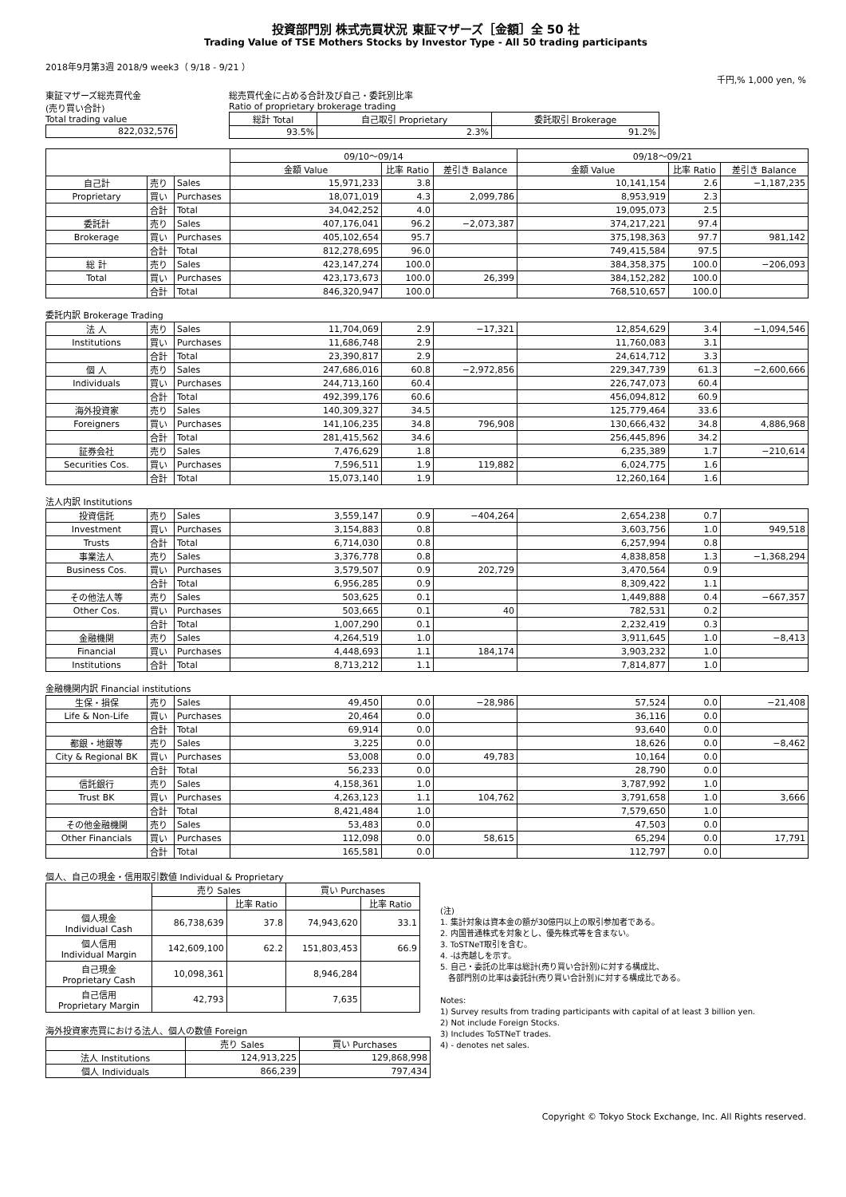投資部門別 株式売買状況 東証マザーズ［金額］全 50 社
Trading Value of TSE Mothers Stocks by Investor Type - All 50 trading participants
2018年9月第3週 2018/9 week3（ 9/18 - 9/21 ）
千円,% 1,000 yen, %
東証マザーズ総売買代金
(売り買い合計)
Total trading value
| 822,032,576 |
総売買代金に占める合計及び自己・委託別比率
Ratio of proprietary brokerage trading
| 総計 Total | 自己取引 Proprietary | 委託取引 Brokerage |
| 93.5% | 2.3% | 91.2% |
| | | | 09/10～09/14 | | | 09/18～09/21 | | |
| | | | 金額 Value | 比率 Ratio | 差引き Balance | 金額 Value | 比率 Ratio | 差引き Balance |
| 自己計 | 売り | Sales | 15,971,233 | 3.8 | | 10,141,154 | 2.6 | −1,187,235 |
| Proprietary | 買い | Purchases | 18,071,019 | 4.3 | 2,099,786 | 8,953,919 | 2.3 | |
| | 合計 | Total | 34,042,252 | 4.0 | | 19,095,073 | 2.5 | |
| 委託計 | 売り | Sales | 407,176,041 | 96.2 | −2,073,387 | 374,217,221 | 97.4 | |
| Brokerage | 買い | Purchases | 405,102,654 | 95.7 | | 375,198,363 | 97.7 | 981,142 |
| | 合計 | Total | 812,278,695 | 96.0 | | 749,415,584 | 97.5 | |
| 総 計 | 売り | Sales | 423,147,274 | 100.0 | | 384,358,375 | 100.0 | −206,093 |
| Total | 買い | Purchases | 423,173,673 | 100.0 | 26,399 | 384,152,282 | 100.0 | |
| | 合計 | Total | 846,320,947 | 100.0 | | 768,510,657 | 100.0 | |
委託内訳 Brokerage Trading
| 法 人 | 売り | Sales | 11,704,069 | 2.9 | −17,321 | 12,854,629 | 3.4 | −1,094,546 |
| Institutions | 買い | Purchases | 11,686,748 | 2.9 | | 11,760,083 | 3.1 | |
| | 合計 | Total | 23,390,817 | 2.9 | | 24,614,712 | 3.3 | |
| 個 人 | 売り | Sales | 247,686,016 | 60.8 | −2,972,856 | 229,347,739 | 61.3 | −2,600,666 |
| Individuals | 買い | Purchases | 244,713,160 | 60.4 | | 226,747,073 | 60.4 | |
| | 合計 | Total | 492,399,176 | 60.6 | | 456,094,812 | 60.9 | |
| 海外投資家 | 売り | Sales | 140,309,327 | 34.5 | | 125,779,464 | 33.6 | |
| Foreigners | 買い | Purchases | 141,106,235 | 34.8 | 796,908 | 130,666,432 | 34.8 | 4,886,968 |
| | 合計 | Total | 281,415,562 | 34.6 | | 256,445,896 | 34.2 | |
| 証券会社 | 売り | Sales | 7,476,629 | 1.8 | | 6,235,389 | 1.7 | −210,614 |
| Securities Cos. | 買い | Purchases | 7,596,511 | 1.9 | 119,882 | 6,024,775 | 1.6 | |
| | 合計 | Total | 15,073,140 | 1.9 | | 12,260,164 | 1.6 | |
法人内訳 Institutions
| 投資信託 | 売り | Sales | 3,559,147 | 0.9 | −404,264 | 2,654,238 | 0.7 | |
| Investment | 買い | Purchases | 3,154,883 | 0.8 | | 3,603,756 | 1.0 | 949,518 |
| Trusts | 合計 | Total | 6,714,030 | 0.8 | | 6,257,994 | 0.8 | |
| 事業法人 | 売り | Sales | 3,376,778 | 0.8 | | 4,838,858 | 1.3 | −1,368,294 |
| Business Cos. | 買い | Purchases | 3,579,507 | 0.9 | 202,729 | 3,470,564 | 0.9 | |
| | 合計 | Total | 6,956,285 | 0.9 | | 8,309,422 | 1.1 | |
| その他法人等 | 売り | Sales | 503,625 | 0.1 | | 1,449,888 | 0.4 | −667,357 |
| Other Cos. | 買い | Purchases | 503,665 | 0.1 | 40 | 782,531 | 0.2 | |
| | 合計 | Total | 1,007,290 | 0.1 | | 2,232,419 | 0.3 | |
| 金融機関 | 売り | Sales | 4,264,519 | 1.0 | | 3,911,645 | 1.0 | −8,413 |
| Financial | 買い | Purchases | 4,448,693 | 1.1 | 184,174 | 3,903,232 | 1.0 | |
| Institutions | 合計 | Total | 8,713,212 | 1.1 | | 7,814,877 | 1.0 | |
金融機関内訳 Financial institutions
| 生保・損保 | 売り | Sales | 49,450 | 0.0 | −28,986 | 57,524 | 0.0 | −21,408 |
| Life & Non-Life | 買い | Purchases | 20,464 | 0.0 | | 36,116 | 0.0 | |
| | 合計 | Total | 69,914 | 0.0 | | 93,640 | 0.0 | |
| 都銀・地銀等 | 売り | Sales | 3,225 | 0.0 | | 18,626 | 0.0 | −8,462 |
| City & Regional BK | 買い | Purchases | 53,008 | 0.0 | 49,783 | 10,164 | 0.0 | |
| | 合計 | Total | 56,233 | 0.0 | | 28,790 | 0.0 | |
| 信託銀行 | 売り | Sales | 4,158,361 | 1.0 | | 3,787,992 | 1.0 | |
| Trust BK | 買い | Purchases | 4,263,123 | 1.1 | 104,762 | 3,791,658 | 1.0 | 3,666 |
| | 合計 | Total | 8,421,484 | 1.0 | | 7,579,650 | 1.0 | |
| その他金融機関 | 売り | Sales | 53,483 | 0.0 | | 47,503 | 0.0 | |
| Other Financials | 買い | Purchases | 112,098 | 0.0 | 58,615 | 65,294 | 0.0 | 17,791 |
| | 合計 | Total | 165,581 | 0.0 | | 112,797 | 0.0 | |
個人、自己の現金・信用取引数値 Individual & Proprietary
| | 売り Sales | | 買い Purchases | |
| | | 比率 Ratio | | 比率 Ratio |
| 個人現金 Individual Cash | 86,738,639 | 37.8 | 74,943,620 | 33.1 |
| 個人信用 Individual Margin | 142,609,100 | 62.2 | 151,803,453 | 66.9 |
| 自己現金 Proprietary Cash | 10,098,361 | | 8,946,284 | |
| 自己信用 Proprietary Margin | 42,793 | | 7,635 | |
海外投資家売買における法人、個人の数値 Foreign
| | 売り Sales | 買い Purchases |
| 法人 Institutions | 124,913,225 | 129,868,998 |
| 個人 Individuals | 866,239 | 797,434 |
(注)
1. 集計対象は資本金の額が30億円以上の取引参加者である。
2. 内国普通株式を対象とし、優先株式等を含まない。
3. ToSTNeT取引を含む。
4. -は売越しを示す。
5. 自己・委託の比率は総計(売り買い合計別)に対する構成比、
各部門別の比率は委託計(売り買い合計別)に対する構成比である。
Notes:
1) Survey results from trading participants with capital of at least 3 billion yen.
2) Not include Foreign Stocks.
3) Includes ToSTNeT trades.
4) - denotes net sales.
Copyright © Tokyo Stock Exchange, Inc. All Rights reserved.